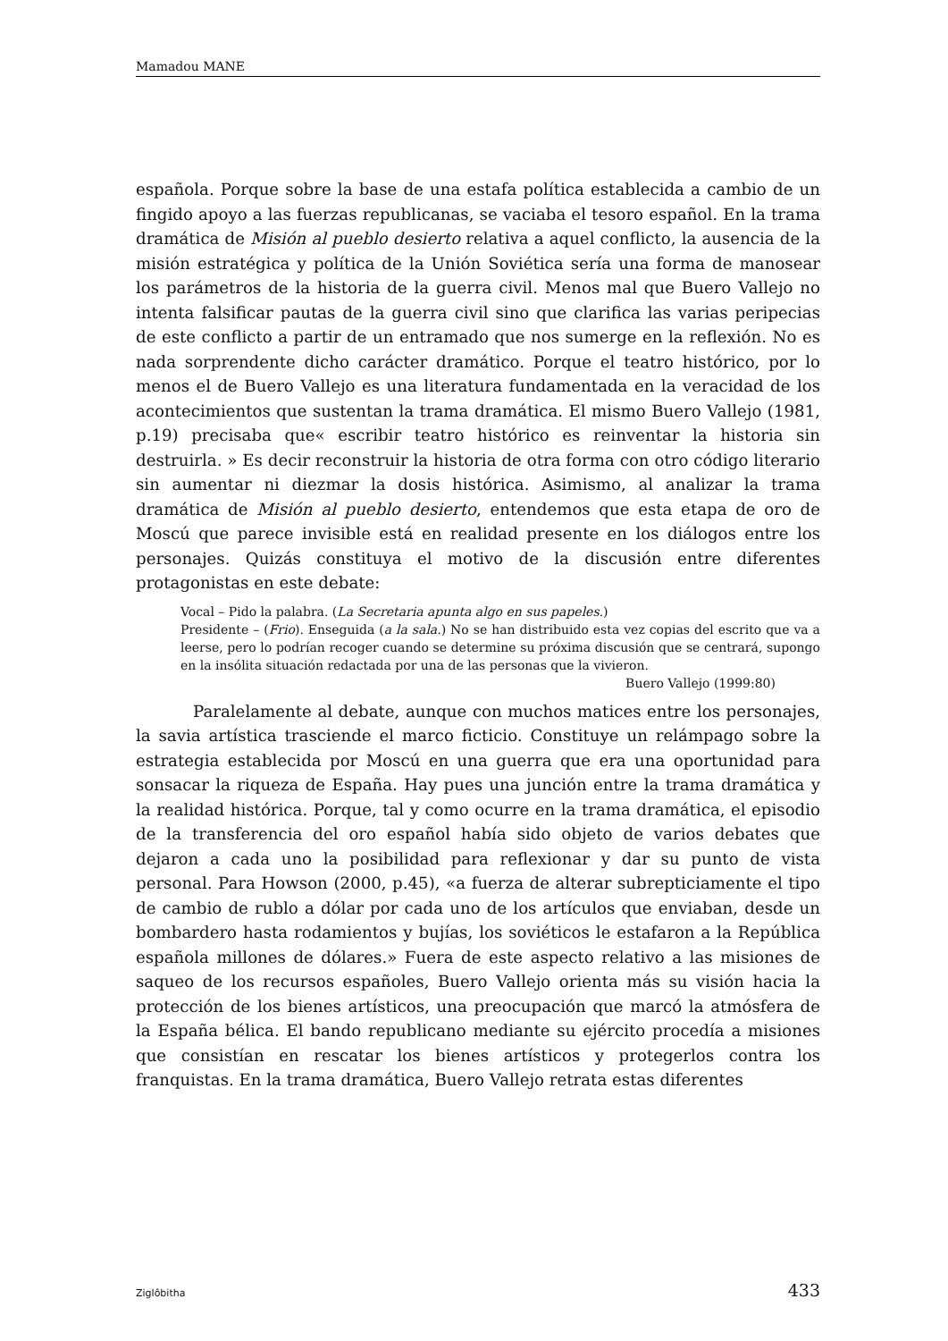Mamadou MANE
española. Porque sobre la base de una estafa política establecida a cambio de un fingido apoyo a las fuerzas republicanas, se vaciaba el tesoro español. En la trama dramática de Misión al pueblo desierto relativa a aquel conflicto, la ausencia de la misión estratégica y política de la Unión Soviética sería una forma de manosear los parámetros de la historia de la guerra civil. Menos mal que Buero Vallejo no intenta falsificar pautas de la guerra civil sino que clarifica las varias peripecias de este conflicto a partir de un entramado que nos sumerge en la reflexión. No es nada sorprendente dicho carácter dramático. Porque el teatro histórico, por lo menos el de Buero Vallejo es una literatura fundamentada en la veracidad de los acontecimientos que sustentan la trama dramática. El mismo Buero Vallejo (1981, p.19) precisaba que« escribir teatro histórico es reinventar la historia sin destruirla. » Es decir reconstruir la historia de otra forma con otro código literario sin aumentar ni diezmar la dosis histórica. Asimismo, al analizar la trama dramática de Misión al pueblo desierto, entendemos que esta etapa de oro de Moscú que parece invisible está en realidad presente en los diálogos entre los personajes. Quizás constituya el motivo de la discusión entre diferentes protagonistas en este debate:
Vocal – Pido la palabra. (La Secretaria apunta algo en sus papeles.)
Presidente – (Frio). Enseguida (a la sala.) No se han distribuido esta vez copias del escrito que va a leerse, pero lo podrían recoger cuando se determine su próxima discusión que se centrará, supongo en la insólita situación redactada por una de las personas que la vivieron.
Buero Vallejo (1999:80)
Paralelamente al debate, aunque con muchos matices entre los personajes, la savia artística trasciende el marco ficticio. Constituye un relámpago sobre la estrategia establecida por Moscú en una guerra que era una oportunidad para sonsacar la riqueza de España. Hay pues una junción entre la trama dramática y la realidad histórica. Porque, tal y como ocurre en la trama dramática, el episodio de la transferencia del oro español había sido objeto de varios debates que dejaron a cada uno la posibilidad para reflexionar y dar su punto de vista personal. Para Howson (2000, p.45), «a fuerza de alterar subrepticiamente el tipo de cambio de rublo a dólar por cada uno de los artículos que enviaban, desde un bombardero hasta rodamientos y bujías, los soviéticos le estafaron a la República española millones de dólares.» Fuera de este aspecto relativo a las misiones de saqueo de los recursos españoles, Buero Vallejo orienta más su visión hacia la protección de los bienes artísticos, una preocupación que marcó la atmósfera de la España bélica. El bando republicano mediante su ejército procedía a misiones que consistían en rescatar los bienes artísticos y protegerlos contra los franquistas. En la trama dramática, Buero Vallejo retrata estas diferentes
Ziglôbitha 433